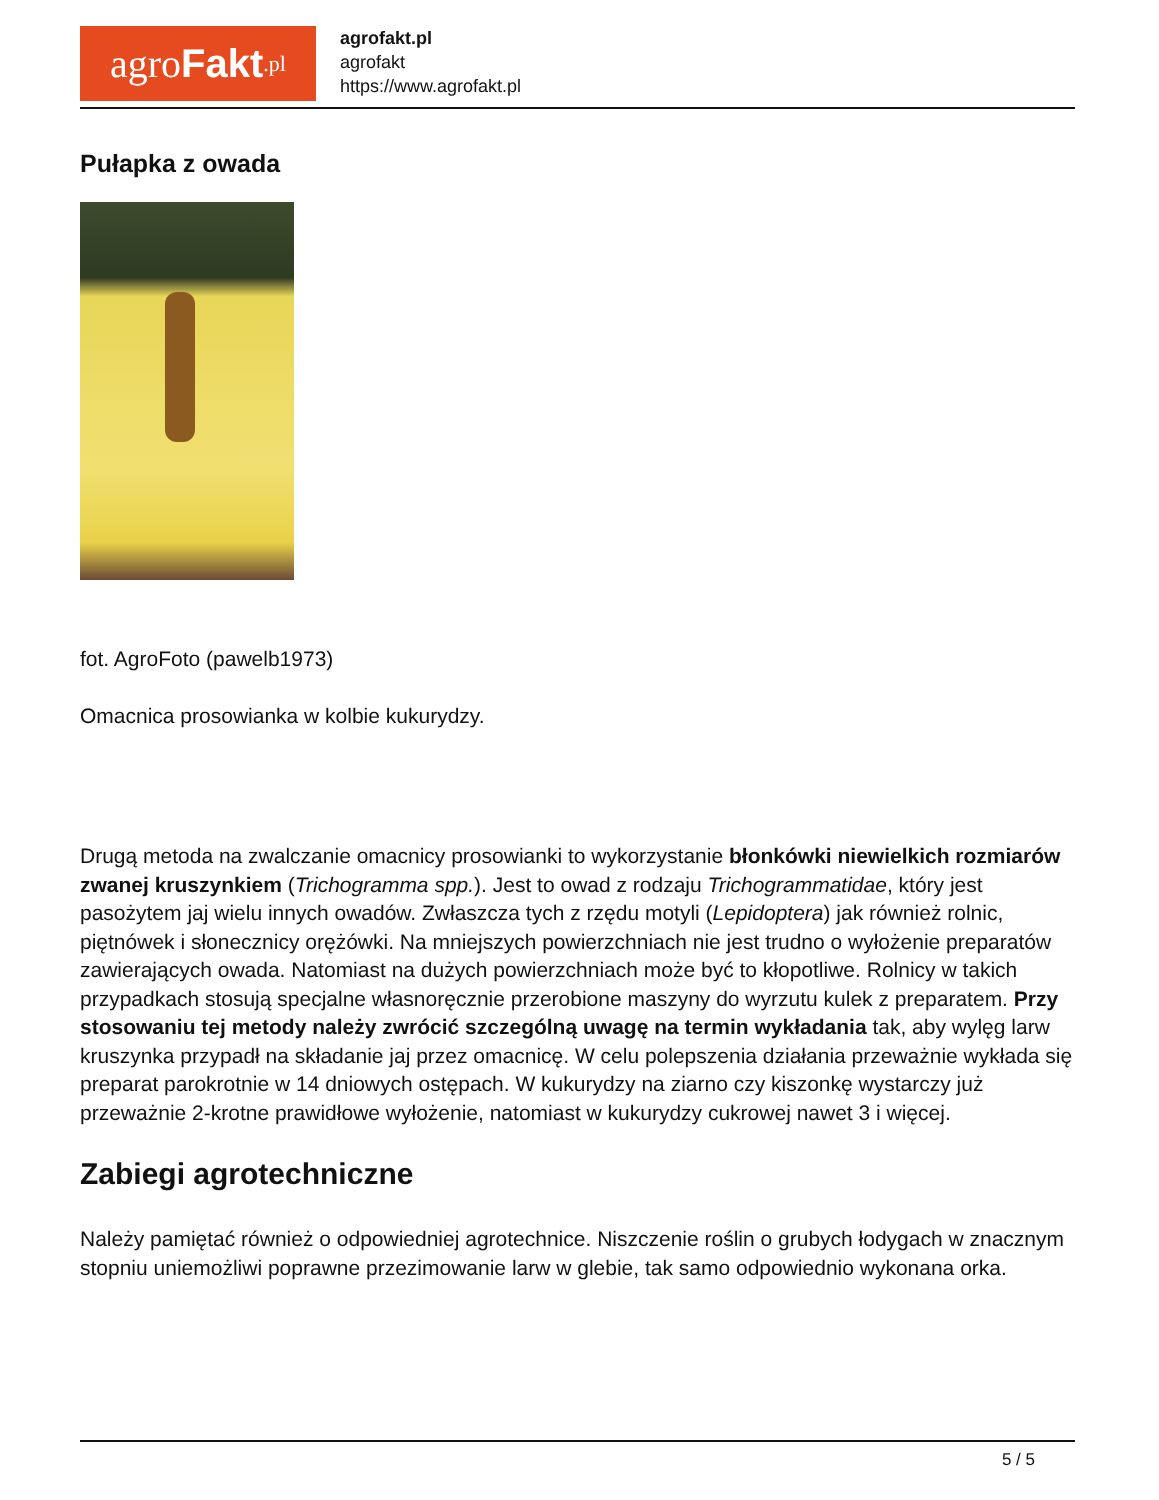agro Fakt.pl
agrofakt.pl
agrofakt
https://www.agrofakt.pl
Pułapka z owada
fot. AgroFoto (pawelb1973)
Omacnica prosowianka w kolbie kukurydzy.
Drugą metoda na zwalczanie omacnicy prosowianki to wykorzystanie błonkówki niewielkich rozmiarów zwanej kruszynkiem (Trichogramma spp.). Jest to owad z rodzaju Trichogrammatidae, który jest pasożytem jaj wielu innych owadów. Zwłaszcza tych z rzędu motyli (Lepidoptera) jak również rolnic, piętnówek i słonecznicy orężówki. Na mniejszych powierzchniach nie jest trudno o wyłożenie preparatów zawierających owada. Natomiast na dużych powierzchniach może być to kłopotliwe. Rolnicy w takich przypadkach stosują specjalne własnoręcznie przerobione maszyny do wyrzutu kulek z preparatem. Przy stosowaniu tej metody należy zwrócić szczególną uwagę na termin wykładania tak, aby wylęg larw kruszynka przypadł na składanie jaj przez omacnicę. W celu polepszenia działania przeważnie wykłada się preparat parokrotnie w 14 dniowych ostępach. W kukurydzy na ziarno czy kiszonkę wystarczy już przeważnie 2-krotne prawidłowe wyłożenie, natomiast w kukurydzy cukrowej nawet 3 i więcej.
Zabiegi agrotechniczne
Należy pamiętać również o odpowiedniej agrotechnice. Niszczenie roślin o grubych łodygach w znacznym stopniu uniemożliwi poprawne przezimowanie larw w glebie, tak samo odpowiednio wykonana orka.
5 / 5